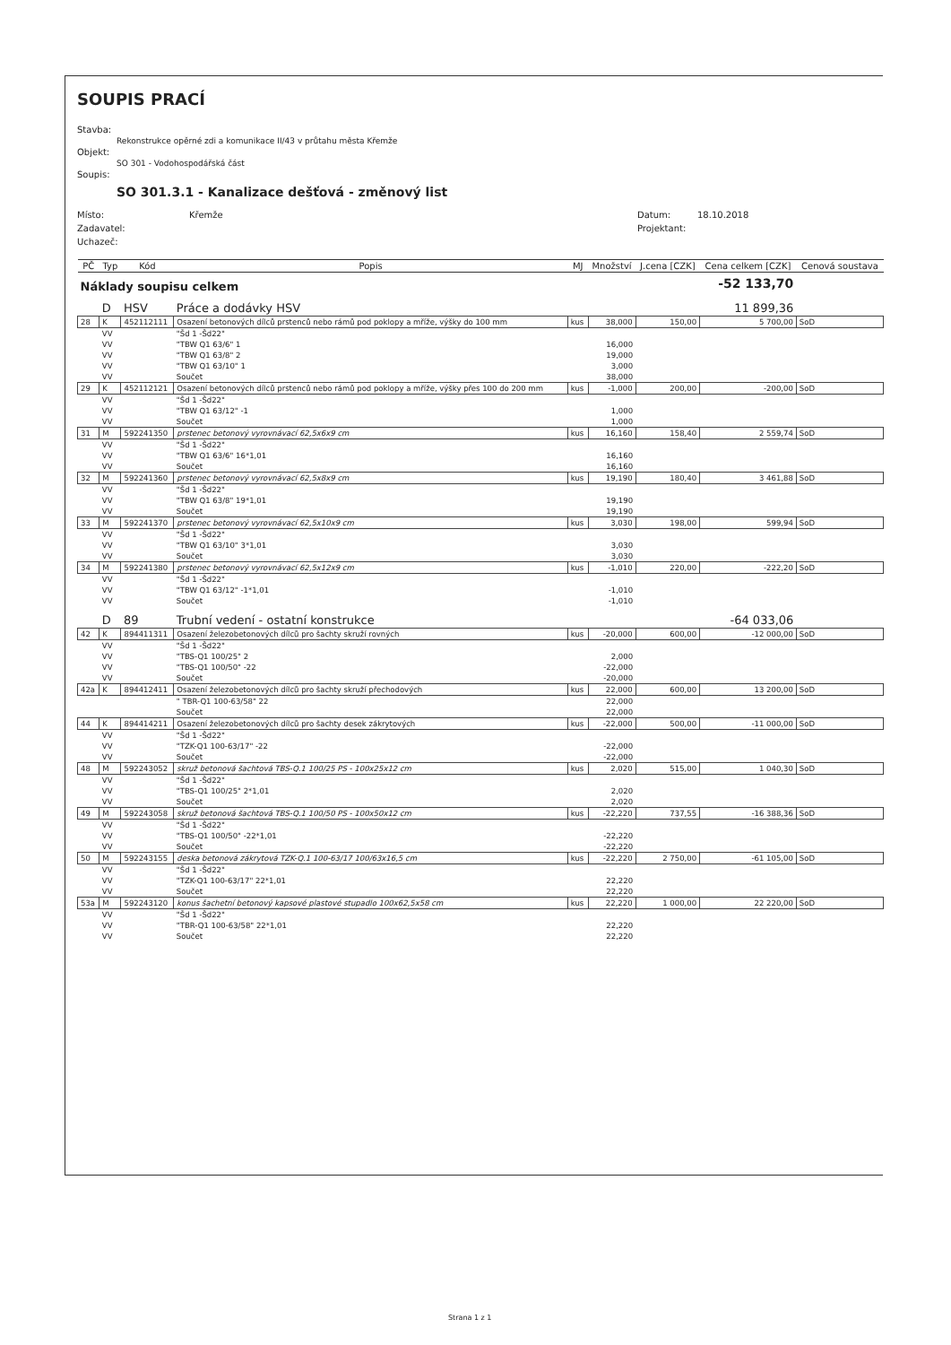SOUPIS PRACÍ
Stavba:
Rekonstrukce opěrné zdi a komunikace II/43 v průtahu města Křemže
Objekt:
SO 301 - Vodohospodářská část
Soupis:
SO 301.3.1 - Kanalizace dešťová - změnový list
Místo: Křemže Datum: 18.10.2018
Zadavatel: Projektant:
Uchazeč:
| PČ | Typ | Kód | Popis | MJ | Množství | J.cena [CZK] | Cena celkem [CZK] | Cenová soustava |
| --- | --- | --- | --- | --- | --- | --- | --- | --- |
| Náklady soupisu celkem | | | | | | | -52 133,70 | |
| | D | HSV | Práce a dodávky HSV | | | | 11 899,36 | |
| 28 | K | 452112111 | Osazení betonových dílců prstenců nebo rámů pod poklopy a mříže, výšky do 100 mm | kus | 38,000 | 150,00 | 5 700,00 | SoD |
| | VV | | "Šd 1 -Šd22" | | | | | |
| | VV | | "TBW Q1 63/6" 1 | | 16,000 | | | |
| | VV | | "TBW Q1 63/8" 2 | | 19,000 | | | |
| | VV | | "TBW Q1 63/10" 1 | | 3,000 | | | |
| | VV | | Součet | | 38,000 | | | |
| 29 | K | 452112121 | Osazení betonových dílců prstenců nebo rámů pod poklopy a mříže, výšky přes 100 do 200 mm | kus | -1,000 | 200,00 | -200,00 | SoD |
| | VV | | "Šd 1 -Šd22" | | | | | |
| | VV | | "TBW Q1 63/12" -1 | | 1,000 | | | |
| | VV | | Součet | | 1,000 | | | |
| 31 | M | 592241350 | prstenec betonový vyrovnávací 62,5x6x9 cm | kus | 16,160 | 158,40 | 2 559,74 | SoD |
| | VV | | "Šd 1 -Šd22" | | | | | |
| | VV | | "TBW Q1 63/6" 16*1,01 | | 16,160 | | | |
| | VV | | Součet | | 16,160 | | | |
| 32 | M | 592241360 | prstenec betonový vyrovnávací 62,5x8x9 cm | kus | 19,190 | 180,40 | 3 461,88 | SoD |
| | VV | | "Šd 1 -Šd22" | | | | | |
| | VV | | "TBW Q1 63/8" 19*1,01 | | 19,190 | | | |
| | VV | | Součet | | 19,190 | | | |
| 33 | M | 592241370 | prstenec betonový vyrovnávací 62,5x10x9 cm | kus | 3,030 | 198,00 | 599,94 | SoD |
| | VV | | "Šd 1 -Šd22" | | | | | |
| | VV | | "TBW Q1 63/10" 3*1,01 | | 3,030 | | | |
| | VV | | Součet | | 3,030 | | | |
| 34 | M | 592241380 | prstenec betonový vyrovnávací 62,5x12x9 cm | kus | -1,010 | 220,00 | -222,20 | SoD |
| | VV | | "Šd 1 -Šd22" | | | | | |
| | VV | | "TBW Q1 63/12" -1*1,01 | | -1,010 | | | |
| | VV | | Součet | | -1,010 | | | |
| | D | 89 | Trubní vedení - ostatní konstrukce | | | | -64 033,06 | |
| 42 | K | 894411311 | Osazení železobetonových dílců pro šachty skruží rovných | kus | -20,000 | 600,00 | -12 000,00 | SoD |
| | VV | | "Šd 1 -Šd22" | | | | | |
| | VV | | "TBS-Q1 100/25" 2 | | 2,000 | | | |
| | VV | | "TBS-Q1 100/50" -22 | | -22,000 | | | |
| | VV | | Součet | | -20,000 | | | |
| 42a | K | 894412411 | Osazení železobetonových dílců pro šachty skruží přechodových | kus | 22,000 | 600,00 | 13 200,00 | SoD |
| | | | " TBR-Q1 100-63/58" 22 | | 22,000 | | | |
| | | | Součet | | 22,000 | | | |
| 44 | K | 894414211 | Osazení železobetonových dílců pro šachty desek zákrytových | kus | -22,000 | 500,00 | -11 000,00 | SoD |
| | VV | | "Šd 1 -Šd22" | | | | | |
| | VV | | "TZK-Q1 100-63/17" -22 | | -22,000 | | | |
| | VV | | Součet | | -22,000 | | | |
| 48 | M | 592243052 | skruž betonová šachtová TBS-Q.1 100/25 PS - 100x25x12 cm | kus | 2,020 | 515,00 | 1 040,30 | SoD |
| | VV | | "Šd 1 -Šd22" | | | | | |
| | VV | | "TBS-Q1 100/25" 2*1,01 | | 2,020 | | | |
| | VV | | Součet | | 2,020 | | | |
| 49 | M | 592243058 | skruž betonová šachtová TBS-Q.1 100/50 PS - 100x50x12 cm | kus | -22,220 | 737,55 | -16 388,36 | SoD |
| | VV | | "Šd 1 -Šd22" | | | | | |
| | VV | | "TBS-Q1 100/50" -22*1,01 | | -22,220 | | | |
| | VV | | Součet | | -22,220 | | | |
| 50 | M | 592243155 | deska betonová zákrytová TZK-Q.1 100-63/17 100/63x16,5 cm | kus | -22,220 | 2 750,00 | -61 105,00 | SoD |
| | VV | | "Šd 1 -Šd22" | | | | | |
| | VV | | "TZK-Q1 100-63/17" 22*1,01 | | 22,220 | | | |
| | VV | | Součet | | 22,220 | | | |
| 53a | M | 592243120 | konus šachetní betonový kapsové plastové stupadlo 100x62,5x58 cm | kus | 22,220 | 1 000,00 | 22 220,00 | SoD |
| | VV | | "Šd 1 -Šd22" | | | | | |
| | VV | | "TBR-Q1 100-63/58" 22*1,01 | | 22,220 | | | |
| | VV | | Součet | | 22,220 | | | |
Strana 1 z 1